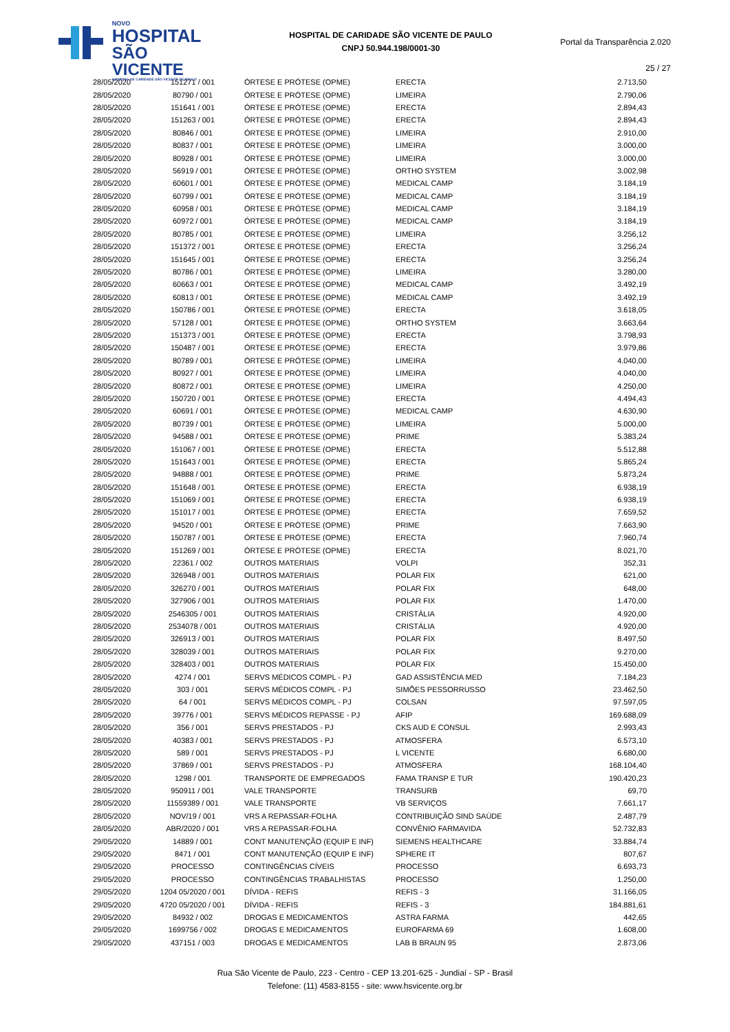NOVO
HOSPITAL
SÃO VICENTE
HOSPITAL DE CARIDADE SÃO VICENTE DE PAULO
HOSPITAL DE CARIDADE SÃO VICENTE DE PAULO
CNPJ 50.944.198/0001-30
Portal da Transparência 2.020
25 / 27
| 28/05/2020 | 151271 / 001 | ÓRTESE E PRÓTESE (OPME) | ERECTA | 2.713,50 |
| 28/05/2020 | 80790 / 001 | ÓRTESE E PRÓTESE (OPME) | LIMEIRA | 2.790,06 |
| 28/05/2020 | 151641 / 001 | ÓRTESE E PRÓTESE (OPME) | ERECTA | 2.894,43 |
| 28/05/2020 | 151263 / 001 | ÓRTESE E PRÓTESE (OPME) | ERECTA | 2.894,43 |
| 28/05/2020 | 80846 / 001 | ÓRTESE E PRÓTESE (OPME) | LIMEIRA | 2.910,00 |
| 28/05/2020 | 80837 / 001 | ÓRTESE E PRÓTESE (OPME) | LIMEIRA | 3.000,00 |
| 28/05/2020 | 80928 / 001 | ÓRTESE E PRÓTESE (OPME) | LIMEIRA | 3.000,00 |
| 28/05/2020 | 56919 / 001 | ÓRTESE E PRÓTESE (OPME) | ORTHO SYSTEM | 3.002,98 |
| 28/05/2020 | 60601 / 001 | ÓRTESE E PRÓTESE (OPME) | MEDICAL CAMP | 3.184,19 |
| 28/05/2020 | 60799 / 001 | ÓRTESE E PRÓTESE (OPME) | MEDICAL CAMP | 3.184,19 |
| 28/05/2020 | 60958 / 001 | ÓRTESE E PRÓTESE (OPME) | MEDICAL CAMP | 3.184,19 |
| 28/05/2020 | 60972 / 001 | ÓRTESE E PRÓTESE (OPME) | MEDICAL CAMP | 3.184,19 |
| 28/05/2020 | 80785 / 001 | ÓRTESE E PRÓTESE (OPME) | LIMEIRA | 3.256,12 |
| 28/05/2020 | 151372 / 001 | ÓRTESE E PRÓTESE (OPME) | ERECTA | 3.256,24 |
| 28/05/2020 | 151645 / 001 | ÓRTESE E PRÓTESE (OPME) | ERECTA | 3.256,24 |
| 28/05/2020 | 80786 / 001 | ÓRTESE E PRÓTESE (OPME) | LIMEIRA | 3.280,00 |
| 28/05/2020 | 60663 / 001 | ÓRTESE E PRÓTESE (OPME) | MEDICAL CAMP | 3.492,19 |
| 28/05/2020 | 60813 / 001 | ÓRTESE E PRÓTESE (OPME) | MEDICAL CAMP | 3.492,19 |
| 28/05/2020 | 150786 / 001 | ÓRTESE E PRÓTESE (OPME) | ERECTA | 3.618,05 |
| 28/05/2020 | 57128 / 001 | ÓRTESE E PRÓTESE (OPME) | ORTHO SYSTEM | 3.663,64 |
| 28/05/2020 | 151373 / 001 | ÓRTESE E PRÓTESE (OPME) | ERECTA | 3.798,93 |
| 28/05/2020 | 150487 / 001 | ÓRTESE E PRÓTESE (OPME) | ERECTA | 3.979,86 |
| 28/05/2020 | 80789 / 001 | ÓRTESE E PRÓTESE (OPME) | LIMEIRA | 4.040,00 |
| 28/05/2020 | 80927 / 001 | ÓRTESE E PRÓTESE (OPME) | LIMEIRA | 4.040,00 |
| 28/05/2020 | 80872 / 001 | ÓRTESE E PRÓTESE (OPME) | LIMEIRA | 4.250,00 |
| 28/05/2020 | 150720 / 001 | ÓRTESE E PRÓTESE (OPME) | ERECTA | 4.494,43 |
| 28/05/2020 | 60691 / 001 | ÓRTESE E PRÓTESE (OPME) | MEDICAL CAMP | 4.630,90 |
| 28/05/2020 | 80739 / 001 | ÓRTESE E PRÓTESE (OPME) | LIMEIRA | 5.000,00 |
| 28/05/2020 | 94588 / 001 | ÓRTESE E PRÓTESE (OPME) | PRIME | 5.383,24 |
| 28/05/2020 | 151067 / 001 | ÓRTESE E PRÓTESE (OPME) | ERECTA | 5.512,88 |
| 28/05/2020 | 151643 / 001 | ÓRTESE E PRÓTESE (OPME) | ERECTA | 5.865,24 |
| 28/05/2020 | 94888 / 001 | ÓRTESE E PRÓTESE (OPME) | PRIME | 5.873,24 |
| 28/05/2020 | 151648 / 001 | ÓRTESE E PRÓTESE (OPME) | ERECTA | 6.938,19 |
| 28/05/2020 | 151069 / 001 | ÓRTESE E PRÓTESE (OPME) | ERECTA | 6.938,19 |
| 28/05/2020 | 151017 / 001 | ÓRTESE E PRÓTESE (OPME) | ERECTA | 7.659,52 |
| 28/05/2020 | 94520 / 001 | ÓRTESE E PRÓTESE (OPME) | PRIME | 7.663,90 |
| 28/05/2020 | 150787 / 001 | ÓRTESE E PRÓTESE (OPME) | ERECTA | 7.960,74 |
| 28/05/2020 | 151269 / 001 | ÓRTESE E PRÓTESE (OPME) | ERECTA | 8.021,70 |
| 28/05/2020 | 22361 / 002 | OUTROS MATERIAIS | VOLPI | 352,31 |
| 28/05/2020 | 326948 / 001 | OUTROS MATERIAIS | POLAR FIX | 621,00 |
| 28/05/2020 | 326270 / 001 | OUTROS MATERIAIS | POLAR FIX | 648,00 |
| 28/05/2020 | 327906 / 001 | OUTROS MATERIAIS | POLAR FIX | 1.470,00 |
| 28/05/2020 | 2546305 / 001 | OUTROS MATERIAIS | CRISTÁLIA | 4.920,00 |
| 28/05/2020 | 2534078 / 001 | OUTROS MATERIAIS | CRISTÁLIA | 4.920,00 |
| 28/05/2020 | 326913 / 001 | OUTROS MATERIAIS | POLAR FIX | 8.497,50 |
| 28/05/2020 | 328039 / 001 | OUTROS MATERIAIS | POLAR FIX | 9.270,00 |
| 28/05/2020 | 328403 / 001 | OUTROS MATERIAIS | POLAR FIX | 15.450,00 |
| 28/05/2020 | 4274 / 001 | SERVS MÉDICOS COMPL - PJ | GAD ASSISTÊNCIA MED | 7.184,23 |
| 28/05/2020 | 303 / 001 | SERVS MÉDICOS COMPL - PJ | SIMÕES PESSORRUSSO | 23.462,50 |
| 28/05/2020 | 64 / 001 | SERVS MÉDICOS COMPL - PJ | COLSAN | 97.597,05 |
| 28/05/2020 | 39776 / 001 | SERVS MÉDICOS REPASSE - PJ | AFIP | 169.688,09 |
| 28/05/2020 | 356 / 001 | SERVS PRESTADOS - PJ | CKS AUD E CONSUL | 2.993,43 |
| 28/05/2020 | 40383 / 001 | SERVS PRESTADOS - PJ | ATMOSFERA | 6.573,10 |
| 28/05/2020 | 589 / 001 | SERVS PRESTADOS - PJ | L VICENTE | 6.680,00 |
| 28/05/2020 | 37869 / 001 | SERVS PRESTADOS - PJ | ATMOSFERA | 168.104,40 |
| 28/05/2020 | 1298 / 001 | TRANSPORTE DE EMPREGADOS | FAMA TRANSP E TUR | 190.420,23 |
| 28/05/2020 | 950911 / 001 | VALE TRANSPORTE | TRANSURB | 69,70 |
| 28/05/2020 | 11559389 / 001 | VALE TRANSPORTE | VB SERVIÇOS | 7.661,17 |
| 28/05/2020 | NOV/19 / 001 | VRS A REPASSAR-FOLHA | CONTRIBUIÇÃO SIND SAÚDE | 2.487,79 |
| 28/05/2020 | ABR/2020 / 001 | VRS A REPASSAR-FOLHA | CONVÊNIO FARMAVIDA | 52.732,83 |
| 29/05/2020 | 14889 / 001 | CONT MANUTENÇÃO (EQUIP E INF) | SIEMENS HEALTHCARE | 33.884,74 |
| 29/05/2020 | 8471 / 001 | CONT MANUTENÇÃO (EQUIP E INF) | SPHERE IT | 807,67 |
| 29/05/2020 | PROCESSO | CONTINGÊNCIAS CÍVEIS | PROCESSO | 6.693,73 |
| 29/05/2020 | PROCESSO | CONTINGÊNCIAS TRABALHISTAS | PROCESSO | 1.250,00 |
| 29/05/2020 | 1204 05/2020 / 001 | DÍVIDA - REFIS | REFIS - 3 | 31.166,05 |
| 29/05/2020 | 4720 05/2020 / 001 | DÍVIDA - REFIS | REFIS - 3 | 184.881,61 |
| 29/05/2020 | 84932 / 002 | DROGAS E MEDICAMENTOS | ASTRA FARMA | 442,65 |
| 29/05/2020 | 1699756 / 002 | DROGAS E MEDICAMENTOS | EUROFARMA 69 | 1.608,00 |
| 29/05/2020 | 437151 / 003 | DROGAS E MEDICAMENTOS | LAB B BRAUN 95 | 2.873,06 |
Rua São Vicente de Paulo, 223 - Centro - CEP 13.201-625 - Jundiaí - SP - Brasil
Telefone: (11) 4583-8155 - site: www.hsvicente.org.br